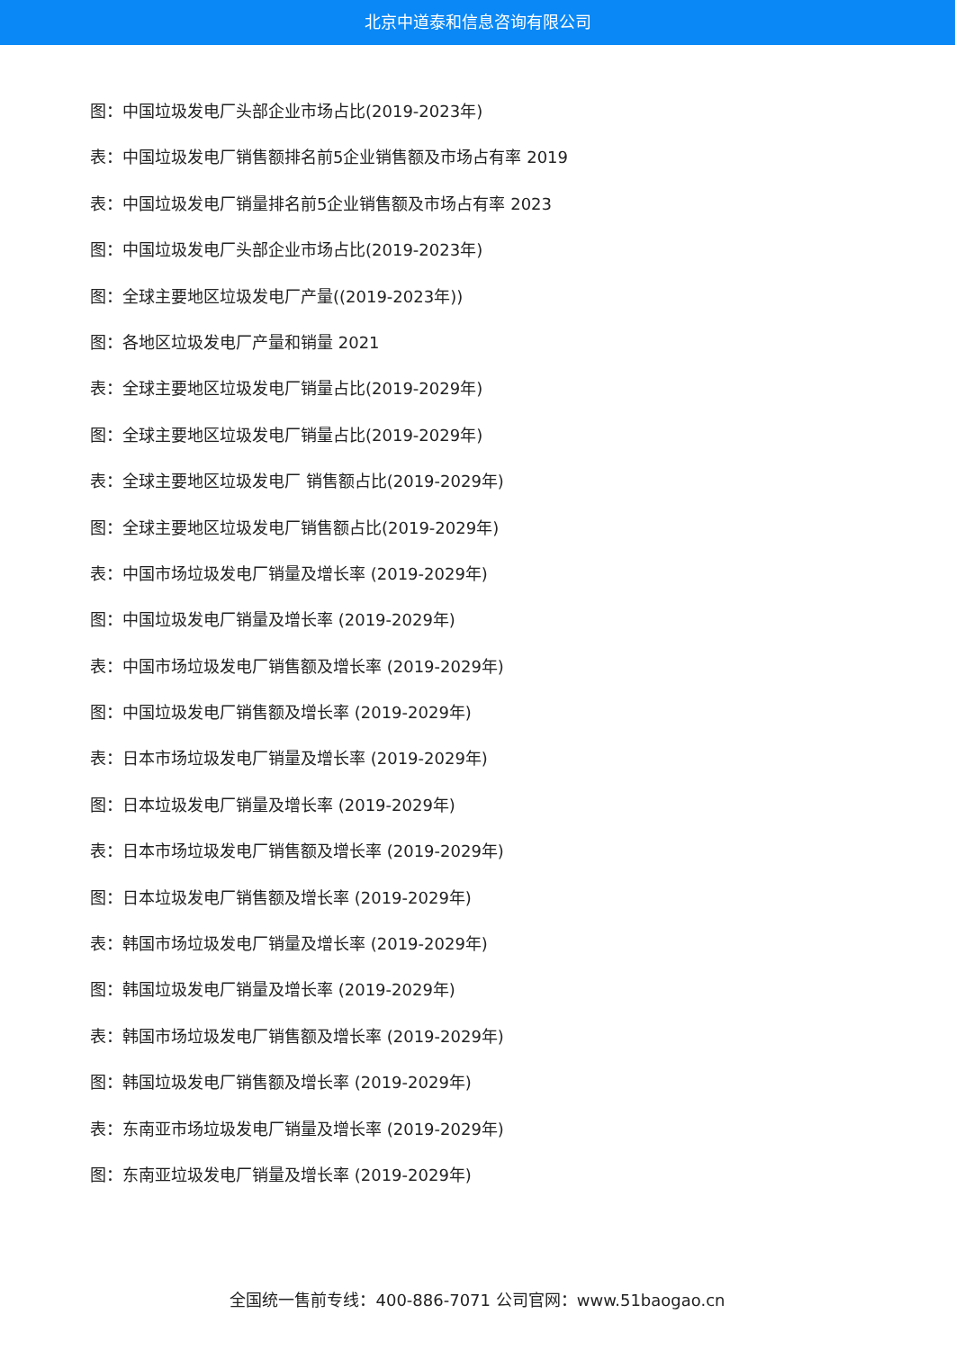北京中道泰和信息咨询有限公司
图：中国垃圾发电厂头部企业市场占比(2019-2023年)
表：中国垃圾发电厂销售额排名前5企业销售额及市场占有率 2019
表：中国垃圾发电厂销量排名前5企业销售额及市场占有率 2023
图：中国垃圾发电厂头部企业市场占比(2019-2023年)
图：全球主要地区垃圾发电厂产量((2019-2023年))
图：各地区垃圾发电厂产量和销量 2021
表：全球主要地区垃圾发电厂销量占比(2019-2029年)
图：全球主要地区垃圾发电厂销量占比(2019-2029年)
表：全球主要地区垃圾发电厂 销售额占比(2019-2029年)
图：全球主要地区垃圾发电厂销售额占比(2019-2029年)
表：中国市场垃圾发电厂销量及增长率 (2019-2029年)
图：中国垃圾发电厂销量及增长率 (2019-2029年)
表：中国市场垃圾发电厂销售额及增长率 (2019-2029年)
图：中国垃圾发电厂销售额及增长率 (2019-2029年)
表：日本市场垃圾发电厂销量及增长率 (2019-2029年)
图：日本垃圾发电厂销量及增长率 (2019-2029年)
表：日本市场垃圾发电厂销售额及增长率 (2019-2029年)
图：日本垃圾发电厂销售额及增长率 (2019-2029年)
表：韩国市场垃圾发电厂销量及增长率 (2019-2029年)
图：韩国垃圾发电厂销量及增长率 (2019-2029年)
表：韩国市场垃圾发电厂销售额及增长率 (2019-2029年)
图：韩国垃圾发电厂销售额及增长率 (2019-2029年)
表：东南亚市场垃圾发电厂销量及增长率 (2019-2029年)
图：东南亚垃圾发电厂销量及增长率 (2019-2029年)
全国统一售前专线：400-886-7071 公司官网：www.51baogao.cn